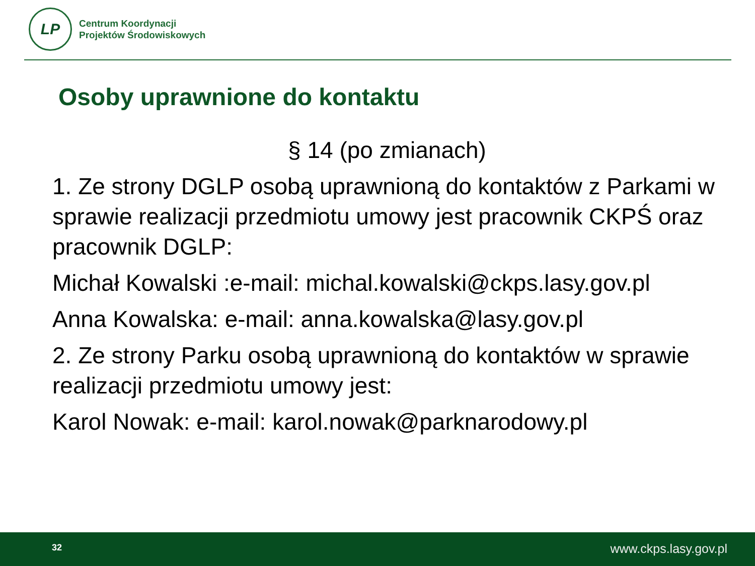LP
Centrum Koordynacji
Projektów Środowiskowych
Osoby uprawnione do kontaktu
§ 14 (po zmianach)
1. Ze strony DGLP osobą uprawnioną do kontaktów z Parkami w sprawie realizacji przedmiotu umowy jest pracownik CKPŚ oraz pracownik DGLP:
Michał Kowalski :e-mail: michal.kowalski@ckps.lasy.gov.pl
Anna Kowalska: e-mail: anna.kowalska@lasy.gov.pl
2. Ze strony Parku osobą uprawnioną do kontaktów w sprawie realizacji przedmiotu umowy jest:
Karol Nowak: e-mail: karol.nowak@parknarodowy.pl
32 www.ckps.lasy.gov.pl